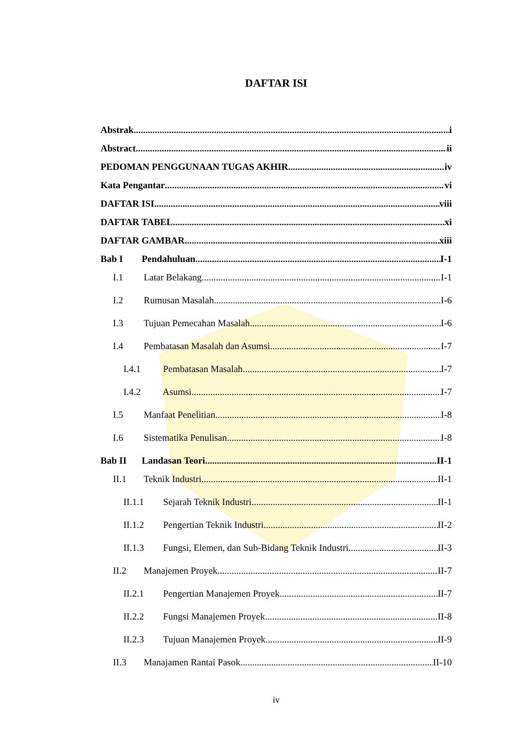DAFTAR ISI
Abstrak i
Abstract ii
PEDOMAN PENGGUNAAN TUGAS AKHIR iv
Kata Pengantar vi
DAFTAR ISI viii
DAFTAR TABEL xi
DAFTAR GAMBAR xiii
Bab I Pendahuluan I-1
I.1 Latar Belakang I-1
I.2 Rumusan Masalah I-6
I.3 Tujuan Pemecahan Masalah I-6
I.4 Pembatasan Masalah dan Asumsi I-7
I.4.1 Pembatasan Masalah I-7
I.4.2 Asumsi I-7
I.5 Manfaat Penelitian I-8
I.6 Sistematika Penulisan I-8
Bab II Landasan Teori II-1
II.1 Teknik Industri II-1
II.1.1 Sejarah Teknik Industri II-1
II.1.2 Pengertian Teknik Industri II-2
II.1.3 Fungsi, Elemen, dan Sub-Bidang Teknik Industri II-3
II.2 Manajemen Proyek II-7
II.2.1 Pengertian Manajemen Proyek II-7
II.2.2 Fungsi Manajemen Proyek II-8
II.2.3 Tujuan Manajemen Proyek II-9
II.3 Manajamen Rantai Pasok II-10
iv